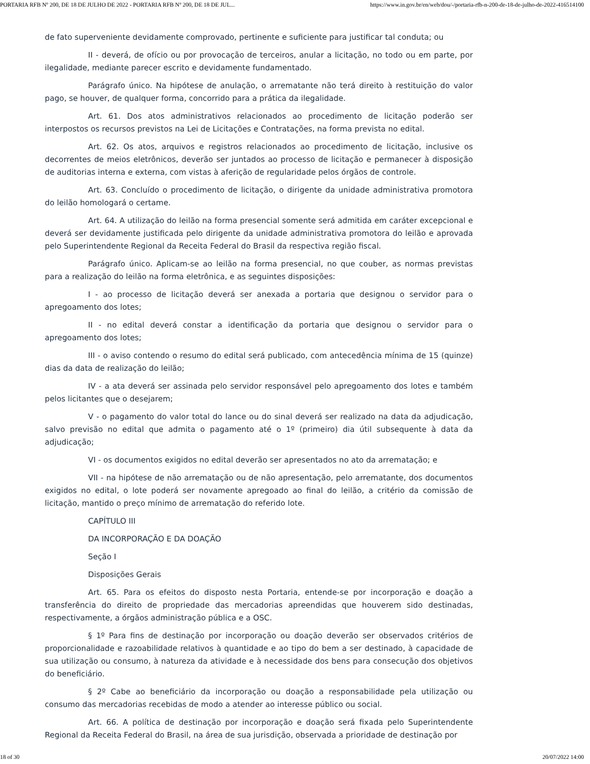PORTARIA RFB Nº 200, DE 18 DE JULHO DE 2022 - PORTARIA RFB Nº 200, DE 18 DE JUL... https://www.in.gov.br/en/web/dou/-/portaria-rfb-n-200-de-18-de-julho-de-2022-416514100
de fato superveniente devidamente comprovado, pertinente e suficiente para justificar tal conduta; ou
II - deverá, de ofício ou por provocação de terceiros, anular a licitação, no todo ou em parte, por ilegalidade, mediante parecer escrito e devidamente fundamentado.
Parágrafo único. Na hipótese de anulação, o arrematante não terá direito à restituição do valor pago, se houver, de qualquer forma, concorrido para a prática da ilegalidade.
Art. 61. Dos atos administrativos relacionados ao procedimento de licitação poderão ser interpostos os recursos previstos na Lei de Licitações e Contratações, na forma prevista no edital.
Art. 62. Os atos, arquivos e registros relacionados ao procedimento de licitação, inclusive os decorrentes de meios eletrônicos, deverão ser juntados ao processo de licitação e permanecer à disposição de auditorias interna e externa, com vistas à aferição de regularidade pelos órgãos de controle.
Art. 63. Concluído o procedimento de licitação, o dirigente da unidade administrativa promotora do leilão homologará o certame.
Art. 64. A utilização do leilão na forma presencial somente será admitida em caráter excepcional e deverá ser devidamente justificada pelo dirigente da unidade administrativa promotora do leilão e aprovada pelo Superintendente Regional da Receita Federal do Brasil da respectiva região fiscal.
Parágrafo único. Aplicam-se ao leilão na forma presencial, no que couber, as normas previstas para a realização do leilão na forma eletrônica, e as seguintes disposições:
I - ao processo de licitação deverá ser anexada a portaria que designou o servidor para o apregoamento dos lotes;
II - no edital deverá constar a identificação da portaria que designou o servidor para o apregoamento dos lotes;
III - o aviso contendo o resumo do edital será publicado, com antecedência mínima de 15 (quinze) dias da data de realização do leilão;
IV - a ata deverá ser assinada pelo servidor responsável pelo apregoamento dos lotes e também pelos licitantes que o desejarem;
V - o pagamento do valor total do lance ou do sinal deverá ser realizado na data da adjudicação, salvo previsão no edital que admita o pagamento até o 1º (primeiro) dia útil subsequente à data da adjudicação;
VI - os documentos exigidos no edital deverão ser apresentados no ato da arrematação; e
VII - na hipótese de não arrematação ou de não apresentação, pelo arrematante, dos documentos exigidos no edital, o lote poderá ser novamente apregoado ao final do leilão, a critério da comissão de licitação, mantido o preço mínimo de arrematação do referido lote.
CAPÍTULO III
DA INCORPORAÇÃO E DA DOAÇÃO
Seção I
Disposições Gerais
Art. 65. Para os efeitos do disposto nesta Portaria, entende-se por incorporação e doação a transferência do direito de propriedade das mercadorias apreendidas que houverem sido destinadas, respectivamente, a órgãos administração pública e a OSC.
§ 1º Para fins de destinação por incorporação ou doação deverão ser observados critérios de proporcionalidade e razoabilidade relativos à quantidade e ao tipo do bem a ser destinado, à capacidade de sua utilização ou consumo, à natureza da atividade e à necessidade dos bens para consecução dos objetivos do beneficiário.
§ 2º Cabe ao beneficiário da incorporação ou doação a responsabilidade pela utilização ou consumo das mercadorias recebidas de modo a atender ao interesse público ou social.
Art. 66. A política de destinação por incorporação e doação será fixada pelo Superintendente Regional da Receita Federal do Brasil, na área de sua jurisdição, observada a prioridade de destinação por
18 of 30 20/07/2022 14:00